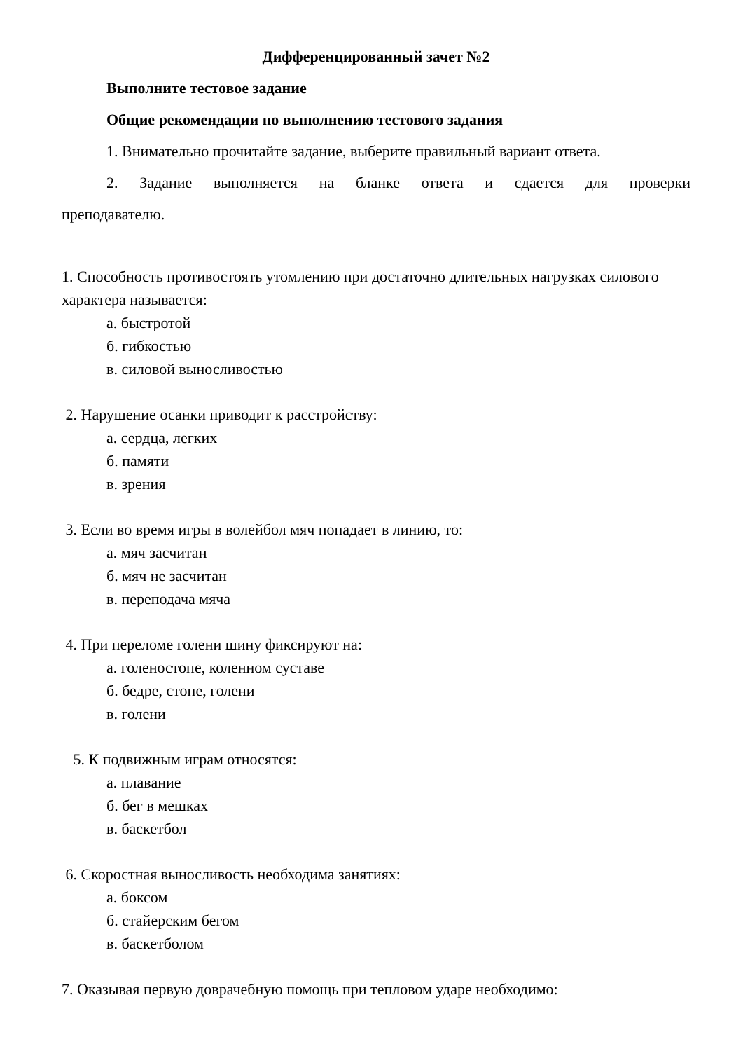Дифференцированный зачет №2
Выполните тестовое задание
Общие рекомендации по выполнению тестового задания
1. Внимательно прочитайте задание, выберите правильный вариант ответа.
2. Задание выполняется на бланке ответа и сдается для проверки
преподавателю.
1. Способность противостоять утомлению при достаточно длительных нагрузках силового характера называется:
а. быстротой
б. гибкостью
в. силовой выносливостью
2. Нарушение осанки приводит к расстройству:
а. сердца, легких
б. памяти
в. зрения
3. Если во время игры в волейбол мяч попадает в линию, то:
а. мяч засчитан
б. мяч не засчитан
в. переподача мяча
4. При переломе голени шину фиксируют на:
а. голеностопе, коленном суставе
б. бедре, стопе, голени
в. голени
5. К подвижным играм относятся:
а. плавание
б. бег в мешках
в. баскетбол
6. Скоростная выносливость необходима занятиях:
а. боксом
б. стайерским бегом
в. баскетболом
7. Оказывая первую доврачебную помощь при тепловом ударе необходимо: